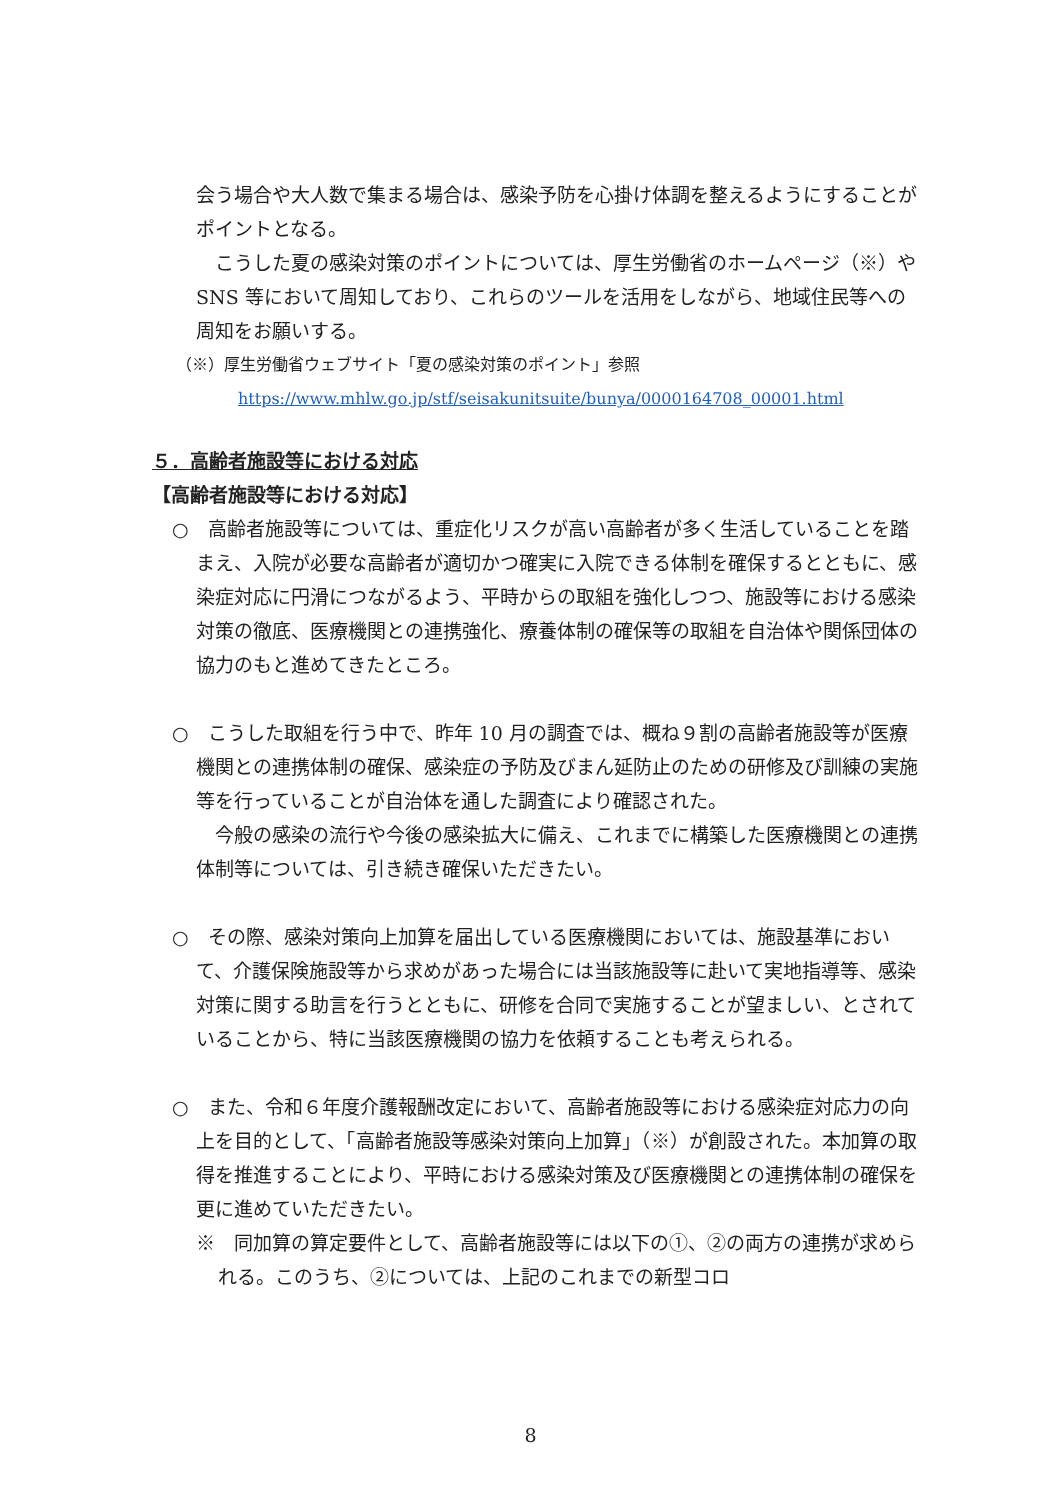会う場合や大人数で集まる場合は、感染予防を心掛け体調を整えるようにすることがポイントとなる。
こうした夏の感染対策のポイントについては、厚生労働省のホームページ（※）や SNS 等において周知しており、これらのツールを活用をしながら、地域住民等への周知をお願いする。
（※）厚生労働省ウェブサイト「夏の感染対策のポイント」参照
https://www.mhlw.go.jp/stf/seisakunitsuite/bunya/0000164708_00001.html
５．高齢者施設等における対応
【高齢者施設等における対応】
○　高齢者施設等については、重症化リスクが高い高齢者が多く生活していることを踏まえ、入院が必要な高齢者が適切かつ確実に入院できる体制を確保するとともに、感染症対応に円滑につながるよう、平時からの取組を強化しつつ、施設等における感染対策の徹底、医療機関との連携強化、療養体制の確保等の取組を自治体や関係団体の協力のもと進めてきたところ。
○　こうした取組を行う中で、昨年 10 月の調査では、概ね９割の高齢者施設等が医療機関との連携体制の確保、感染症の予防及びまん延防止のための研修及び訓練の実施等を行っていることが自治体を通した調査により確認された。
今般の感染の流行や今後の感染拡大に備え、これまでに構築した医療機関との連携体制等については、引き続き確保いただきたい。
○　その際、感染対策向上加算を届出している医療機関においては、施設基準において、介護保険施設等から求めがあった場合には当該施設等に赴いて実地指導等、感染対策に関する助言を行うとともに、研修を合同で実施することが望ましい、とされていることから、特に当該医療機関の協力を依頼することも考えられる。
○　また、令和６年度介護報酬改定において、高齢者施設等における感染症対応力の向上を目的として、「高齢者施設等感染対策向上加算」（※）が創設された。本加算の取得を推進することにより、平時における感染対策及び医療機関との連携体制の確保を更に進めていただきたい。
※　同加算の算定要件として、高齢者施設等には以下の①、②の両方の連携が求められる。このうち、②については、上記のこれまでの新型コロ
8